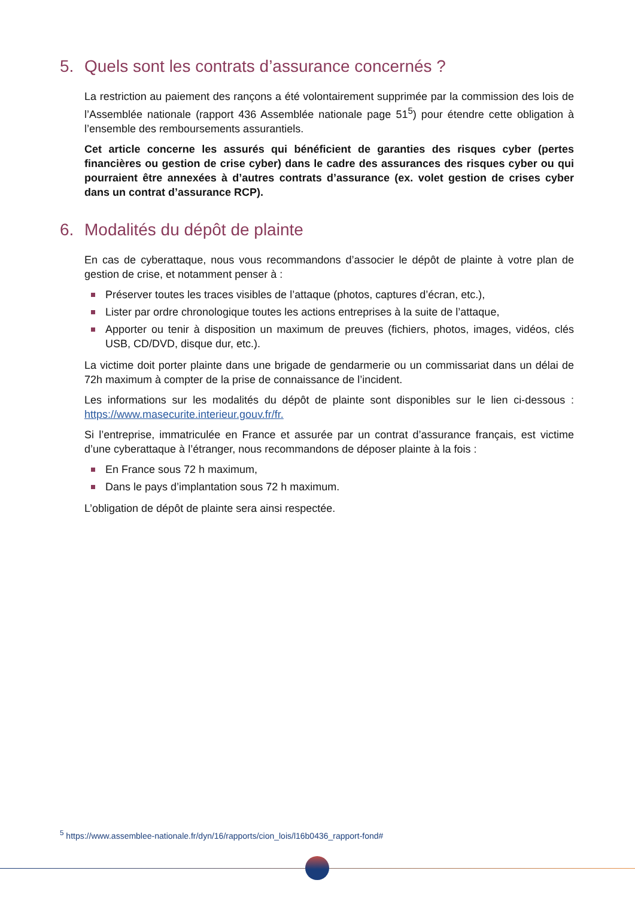5. Quels sont les contrats d’assurance concernés ?
La restriction au paiement des rançons a été volontairement supprimée par la commission des lois de l’Assemblée nationale (rapport 436 Assemblée nationale page 51<sup>5</sup>) pour étendre cette obligation à l’ensemble des remboursements assurantiels.
Cet article concerne les assurés qui bénéficient de garanties des risques cyber (pertes financières ou gestion de crise cyber) dans le cadre des assurances des risques cyber ou qui pourraient être annexées à d’autres contrats d’assurance (ex. volet gestion de crises cyber dans un contrat d’assurance RCP).
6. Modalités du dépôt de plainte
En cas de cyberattaque, nous vous recommandons d’associer le dépôt de plainte à votre plan de gestion de crise, et notamment penser à :
Préserver toutes les traces visibles de l’attaque (photos, captures d’écran, etc.),
Lister par ordre chronologique toutes les actions entreprises à la suite de l’attaque,
Apporter ou tenir à disposition un maximum de preuves (fichiers, photos, images, vidéos, clés USB, CD/DVD, disque dur, etc.).
La victime doit porter plainte dans une brigade de gendarmerie ou un commissariat dans un délai de 72h maximum à compter de la prise de connaissance de l’incident.
Les informations sur les modalités du dépôt de plainte sont disponibles sur le lien ci-dessous : https://www.masecurite.interieur.gouv.fr/fr.
Si l’entreprise, immatriculée en France et assurée par un contrat d’assurance français, est victime d’une cyberattaque à l’étranger, nous recommandons de déposer plainte à la fois :
En France sous 72 h maximum,
Dans le pays d’implantation sous 72 h maximum.
L’obligation de dépôt de plainte sera ainsi respectée.
<sup>5</sup> https://www.assemblee-nationale.fr/dyn/16/rapports/cion_lois/l16b0436_rapport-fond#